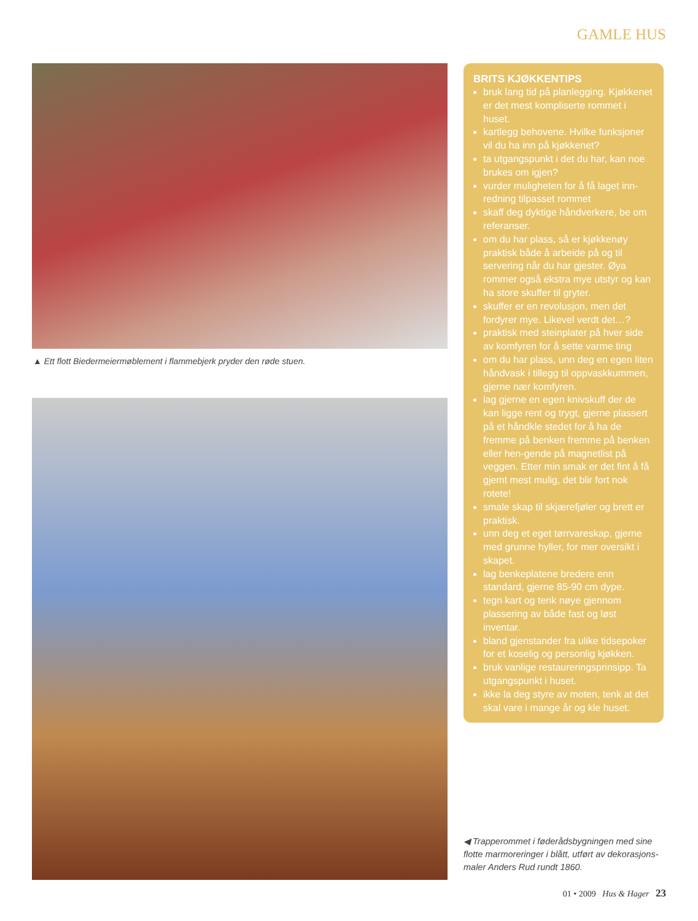GAMLE HUS
▲ Ett flott Biedermeiermøblement i flammebjerk pryder den røde stuen.
BRITS KJØKKENTIPS
bruk lang tid på planlegging. Kjøkkenet er det mest kompliserte rommet i huset.
kartlegg behovene. Hvilke funksjoner vil du ha inn på kjøkkenet?
ta utgangspunkt i det du har, kan noe brukes om igjen?
vurder muligheten for å få laget inn-redning tilpasset rommet
skaff deg dyktige håndverkere, be om referanser.
om du har plass, så er kjøkkenøy praktisk både å arbeide på og til servering når du har gjester. Øya rommer også ekstra mye utstyr og kan ha store skuffer til gryter.
skuffer er en revolusjon, men det fordyrer mye. Likevel verdt det…?
praktisk med steinplater på hver side av komfyren for å sette varme ting
om du har plass, unn deg en egen liten håndvask i tillegg til oppvaskkummen, gjerne nær komfyren.
lag gjerne en egen knivskuff der de kan ligge rent og trygt, gjerne plassert på et håndkle stedet for å ha de fremme på benken fremme på benken eller hen-gende på magnetlist på veggen. Etter min smak er det fint å få gjemt mest mulig, det blir fort nok rotete!
smale skap til skjærefjøler og brett er praktisk.
unn deg et eget tørrvareskap, gjerne med grunne hyller, for mer oversikt i skapet.
lag benkeplatene bredere enn standard, gjerne 85-90 cm dype.
tegn kart og tenk nøye gjennom plassering av både fast og løst inventar.
bland gjenstander fra ulike tidsepoker for et koselig og personlig kjøkken.
bruk vanlige restaureringsprinsipp. Ta utgangspunkt i huset.
ikke la deg styre av moten, tenk at det skal vare i mange år og kle huset.
◀ Trapperommet i føderådsbygningen med sine flotte marmoreringer i blått, utført av dekorasjons-maler Anders Rud rundt 1860.
01 • 2009 Hus & Hager 23